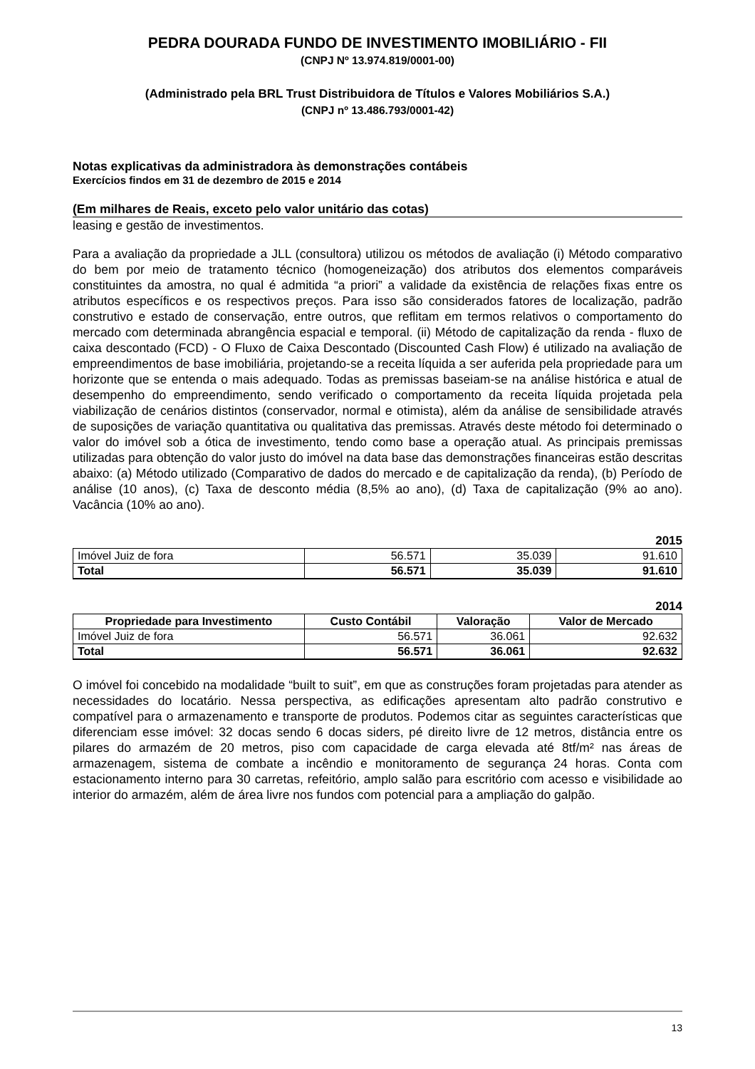PEDRA DOURADA FUNDO DE INVESTIMENTO IMOBILIÁRIO - FII
(CNPJ Nº 13.974.819/0001-00)
(Administrado pela BRL Trust Distribuidora de Títulos e Valores Mobiliários S.A.)
(CNPJ nº 13.486.793/0001-42)
Notas explicativas da administradora às demonstrações contábeis
Exercícios findos em 31 de dezembro de 2015 e 2014
(Em milhares de Reais, exceto pelo valor unitário das cotas)
leasing e gestão de investimentos.
Para a avaliação da propriedade a JLL (consultora) utilizou os métodos de avaliação (i) Método comparativo do bem por meio de tratamento técnico (homogeneização) dos atributos dos elementos comparáveis constituintes da amostra, no qual é admitida “a priori” a validade da existência de relações fixas entre os atributos específicos e os respectivos preços. Para isso são considerados fatores de localização, padrão construtivo e estado de conservação, entre outros, que reflitam em termos relativos o comportamento do mercado com determinada abrangência espacial e temporal. (ii) Método de capitalização da renda - fluxo de caixa descontado (FCD) - O Fluxo de Caixa Descontado (Discounted Cash Flow) é utilizado na avaliação de empreendimentos de base imobiliária, projetando-se a receita líquida a ser auferida pela propriedade para um horizonte que se entenda o mais adequado. Todas as premissas baseiam-se na análise histórica e atual de desempenho do empreendimento, sendo verificado o comportamento da receita líquida projetada pela viabilização de cenários distintos (conservador, normal e otimista), além da análise de sensibilidade através de suposições de variação quantitativa ou qualitativa das premissas. Através deste método foi determinado o valor do imóvel sob a ótica de investimento, tendo como base a operação atual. As principais premissas utilizadas para obtenção do valor justo do imóvel na data base das demonstrações financeiras estão descritas abaixo: (a) Método utilizado (Comparativo de dados do mercado e de capitalização da renda), (b) Período de análise (10 anos), (c) Taxa de desconto média (8,5% ao ano), (d) Taxa de capitalização (9% ao ano). Vacância (10% ao ano).
2015
| Imóvel Juiz de fora | 56.571 | 35.039 | 91.610 |
| Total | 56.571 | 35.039 | 91.610 |
2014
| Propriedade para Investimento | Custo Contábil | Valoração | Valor de Mercado |
| --- | --- | --- | --- |
| Imóvel Juiz de fora | 56.571 | 36.061 | 92.632 |
| Total | 56.571 | 36.061 | 92.632 |
O imóvel foi concebido na modalidade “built to suit”, em que as construções foram projetadas para atender as necessidades do locatário. Nessa perspectiva, as edificações apresentam alto padrão construtivo e compatível para o armazenamento e transporte de produtos. Podemos citar as seguintes características que diferenciam esse imóvel: 32 docas sendo 6 docas siders, pé direito livre de 12 metros, distância entre os pilares do armazém de 20 metros, piso com capacidade de carga elevada até 8tf/m² nas áreas de armazenagem, sistema de combate a incêndio e monitoramento de segurança 24 horas. Conta com estacionamento interno para 30 carretas, refeitório, amplo salão para escritório com acesso e visibilidade ao interior do armazém, além de área livre nos fundos com potencial para a ampliação do galpão.
13